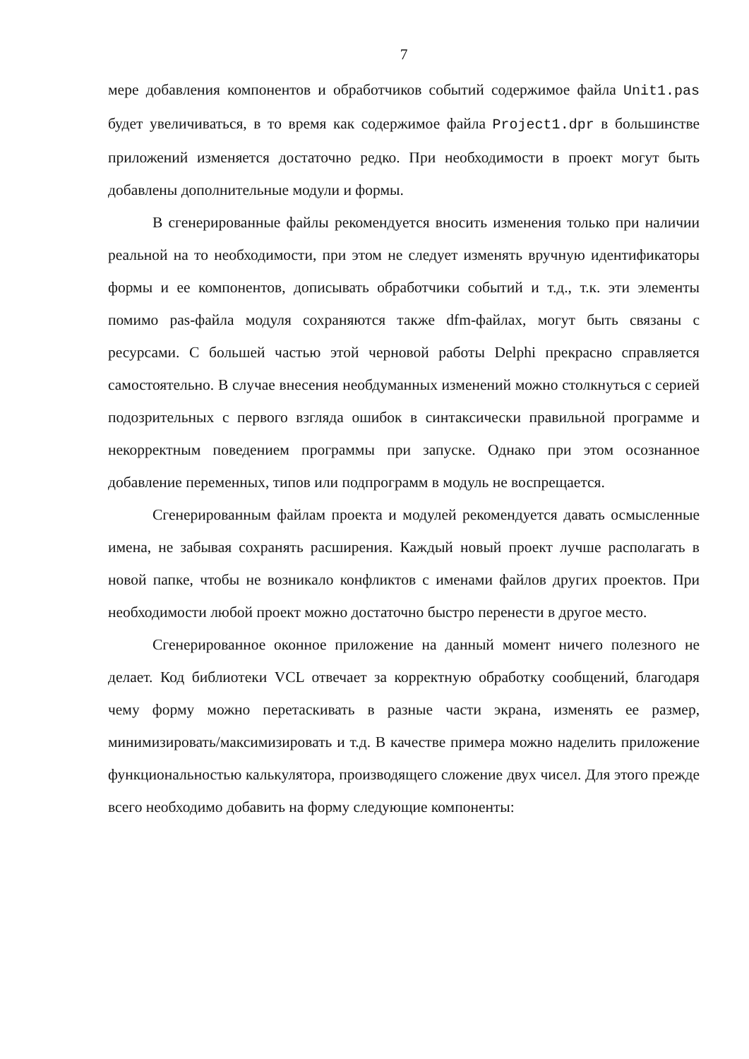7
мере добавления компонентов и обработчиков событий содержимое файла Unit1.pas будет увеличиваться, в то время как содержимое файла Project1.dpr в большинстве приложений изменяется достаточно редко. При необходимости в проект могут быть добавлены дополнительные модули и формы.
В сгенерированные файлы рекомендуется вносить изменения только при наличии реальной на то необходимости, при этом не следует изменять вручную идентификаторы формы и ее компонентов, дописывать обработчики событий и т.д., т.к. эти элементы помимо pas-файла модуля сохраняются также dfm-файлах, могут быть связаны с ресурсами. С большей частью этой черновой работы Delphi прекрасно справляется самостоятельно. В случае внесения необдуманных изменений можно столкнуться с серией подозрительных с первого взгляда ошибок в синтаксически правильной программе и некорректным поведением программы при запуске. Однако при этом осознанное добавление переменных, типов или подпрограмм в модуль не воспрещается.
Сгенерированным файлам проекта и модулей рекомендуется давать осмысленные имена, не забывая сохранять расширения. Каждый новый проект лучше располагать в новой папке, чтобы не возникало конфликтов с именами файлов других проектов. При необходимости любой проект можно достаточно быстро перенести в другое место.
Сгенерированное оконное приложение на данный момент ничего полезного не делает. Код библиотеки VCL отвечает за корректную обработку сообщений, благодаря чему форму можно перетаскивать в разные части экрана, изменять ее размер, минимизировать/максимизировать и т.д. В качестве примера можно наделить приложение функциональностью калькулятора, производящего сложение двух чисел. Для этого прежде всего необходимо добавить на форму следующие компоненты: